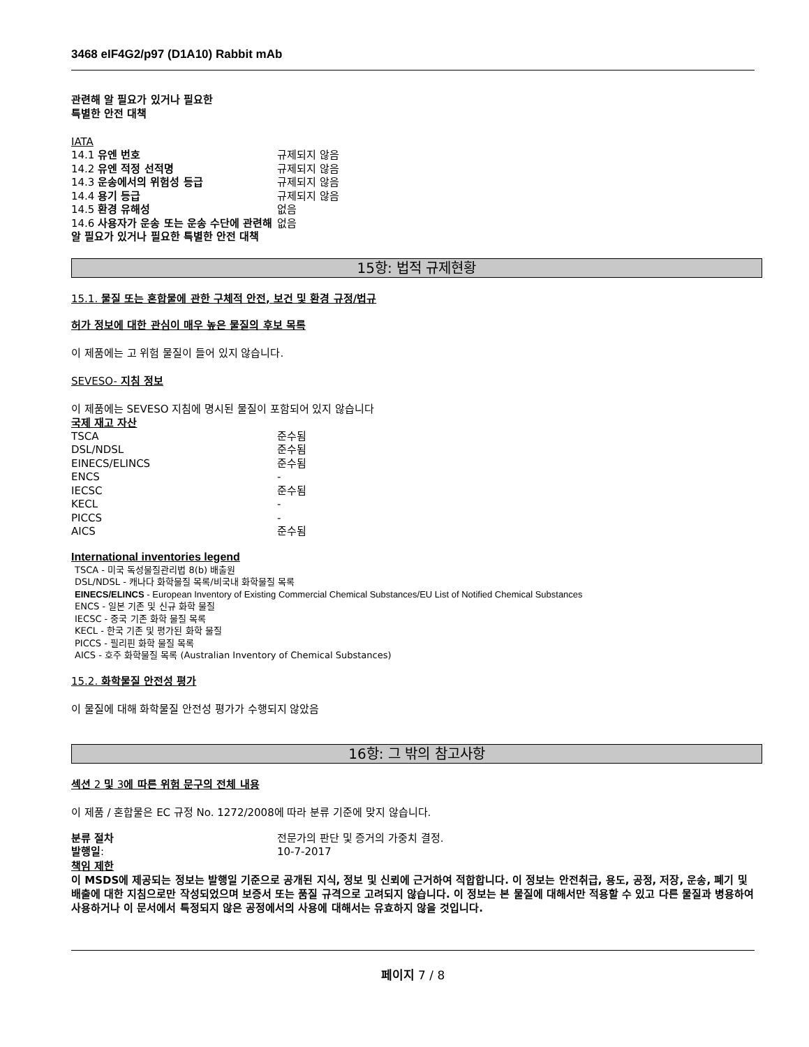3468 eIF4G2/p97 (D1A10) Rabbit mAb
관련해 알 필요가 있거나 필요한
특별한 안전 대책
IATA
| 14.1 유엔 번호 | 규제되지 않음 |
| 14.2 유엔 적정 선적명 | 규제되지 않음 |
| 14.3 운송에서의 위험성 등급 | 규제되지 않음 |
| 14.4 용기 등급 | 규제되지 않음 |
| 14.5 환경 유해성 | 없음 |
| 14.6 사용자가 운송 또는 운송 수단에 관련해 알 필요가 있거나 필요한 특별한 안전 대책 | 없음 |
15항: 법적 규제현황
15.1. 물질 또는 혼합물에 관한 구체적 안전, 보건 및 환경 규정/법규
허가 정보에 대한 관심이 매우 높은 물질의 후보 목록
이 제품에는 고 위험 물질이 들어 있지 않습니다.
SEVESO- 지침 정보
이 제품에는 SEVESO 지침에 명시된 물질이 포함되어 있지 않습니다
국제 재고 자산
| TSCA | 준수됨 |
| DSL/NDSL | 준수됨 |
| EINECS/ELINCS | 준수됨 |
| ENCS | - |
| IECSC | 준수됨 |
| KECL | - |
| PICCS | - |
| AICS | 준수됨 |
International inventories legend
TSCA - 미국 독성물질관리법 8(b) 배출원
DSL/NDSL - 캐나다 화학물질 목록/비국내 화학물질 목록
EINECS/ELINCS - European Inventory of Existing Commercial Chemical Substances/EU List of Notified Chemical Substances
ENCS - 일본 기존 및 신규 화학 물질
IECSC - 중국 기존 화학 물질 목록
KECL - 한국 기존 및 평가된 화학 물질
PICCS - 필리핀 화학 물질 목록
AICS - 호주 화학물질 목록 (Australian Inventory of Chemical Substances)
15.2. 화학물질 안전성 평가
이 물질에 대해 화학물질 안전성 평가가 수행되지 않았음
16항: 그 밖의 참고사항
섹션 2 및 3에 따른 위험 문구의 전체 내용
이 제품 / 혼합물은 EC 규정 No. 1272/2008에 따라 분류 기준에 맞지 않습니다.
| 분류 절차 | 전문가의 판단 및 증거의 가중치 결정. |
| 발행일 : | 10-7-2017 |
책임 제한
이 MSDS에 제공되는 정보는 발행일 기준으로 공개된 지식, 정보 및 신뢰에 근거하여 적합합니다. 이 정보는 안전취급, 용도, 공정, 저장, 운송, 폐기 및 배출에 대한 지침으로만 작성되었으며 보증서 또는 품질 규격으로 고려되지 않습니다. 이 정보는 본 물질에 대해서만 적용할 수 있고 다른 물질과 병용하여 사용하거나 이 문서에서 특정되지 않은 공정에서의 사용에 대해서는 유효하지 않을 것입니다.
페이지 7 / 8